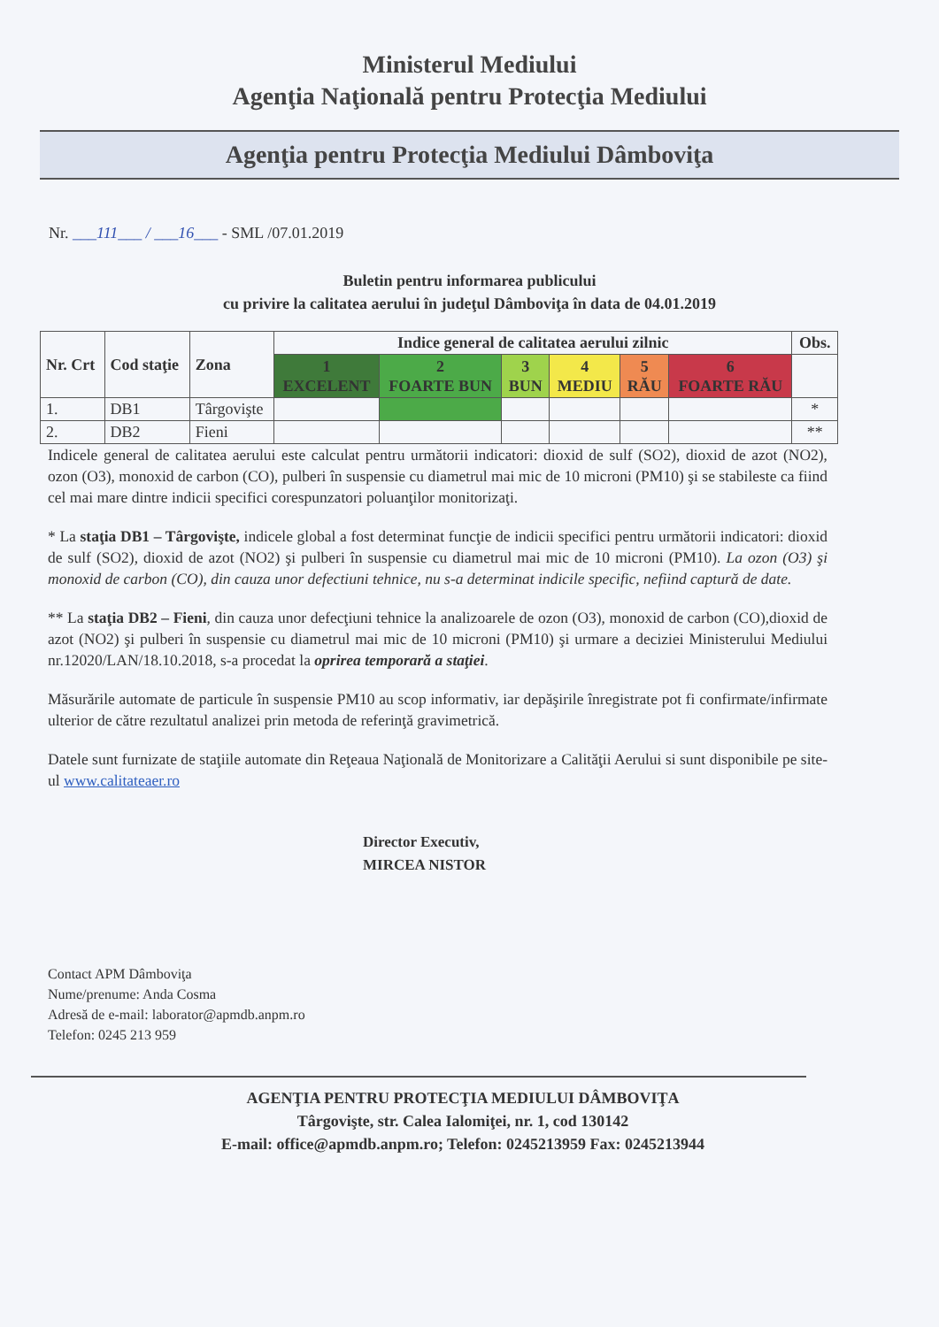Ministerul Mediului
Agenţia Naţională pentru Protecţia Mediului
Agenţia pentru Protecţia Mediului Dâmboviţa
Nr. ___111___ / ___16___ - SML /07.01.2019
Buletin pentru informarea publicului
cu privire la calitatea aerului în judeţul Dâmboviţa în data de 04.01.2019
| Nr. Crt | Cod staţie | Zona | Indice general de calitatea aerului zilnic | | | | | | Obs. |
| --- | --- | --- | --- | --- | --- | --- | --- | --- | --- |
| | | | 1 EXCELENT | 2 FOARTE BUN | 3 BUN | 4 MEDIU | 5 RĂU | 6 FOARTE RĂU | |
| 1. | DB1 | Târgovişte | | | | | | | * |
| 2. | DB2 | Fieni | | | | | | | ** |
Indicele general de calitatea aerului este calculat pentru următorii indicatori: dioxid de sulf (SO2), dioxid de azot (NO2), ozon (O3), monoxid de carbon (CO), pulberi în suspensie cu diametrul mai mic de 10 microni (PM10) şi se stabileste ca fiind cel mai mare dintre indicii specifici corespunzatori poluanţilor monitorizaţi.
* La staţia DB1 – Târgovişte, indicele global a fost determinat funcţie de indicii specifici pentru următorii indicatori: dioxid de sulf (SO2), dioxid de azot (NO2) şi pulberi în suspensie cu diametrul mai mic de 10 microni (PM10). La ozon (O3) şi monoxid de carbon (CO), din cauza unor defectiuni tehnice, nu s-a determinat indicile specific, nefiind captură de date.
** La staţia DB2 – Fieni, din cauza unor defecţiuni tehnice la analizoarele de ozon (O3), monoxid de carbon (CO),dioxid de azot (NO2) şi pulberi în suspensie cu diametrul mai mic de 10 microni (PM10) şi urmare a deciziei Ministerului Mediului nr.12020/LAN/18.10.2018, s-a procedat la oprirea temporară a staţiei.
Măsurările automate de particule în suspensie PM10 au scop informativ, iar depăşirile înregistrate pot fi confirmate/infirmate ulterior de către rezultatul analizei prin metoda de referinţă gravimetrică.
Datele sunt furnizate de staţiile automate din Reţeaua Naţională de Monitorizare a Calităţii Aerului si sunt disponibile pe site-ul www.calitateaer.ro
Director Executiv,
MIRCEA NISTOR
Contact APM Dâmboviţa
Nume/prenume: Anda Cosma
Adresă de e-mail: laborator@apmdb.anpm.ro
Telefon: 0245 213 959
AGENŢIA PENTRU PROTECŢIA MEDIULUI DÂMBOVIŢA
Târgovişte, str. Calea Ialomiţei, nr. 1, cod 130142
E-mail: office@apmdb.anpm.ro; Telefon: 0245213959 Fax: 0245213944